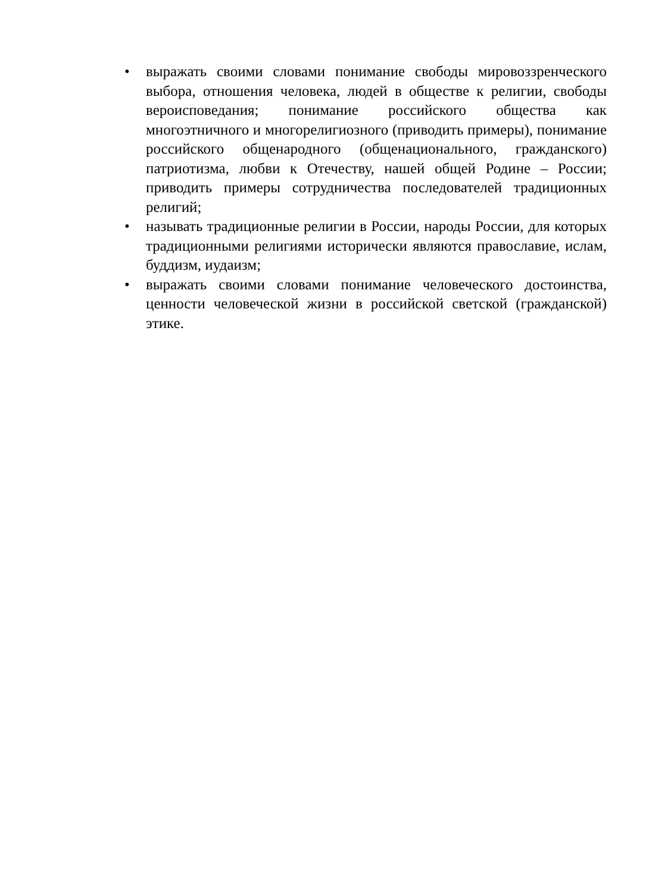• выражать своими словами понимание свободы мировоззренческого выбора, отношения человека, людей в обществе к религии, свободы вероисповедания; понимание российского общества как многоэтничного и многорелигиозного (приводить примеры), понимание российского общенародного (общенационального, гражданского) патриотизма, любви к Отечеству, нашей общей Родине – России; приводить примеры сотрудничества последователей традиционных религий;
• называть традиционные религии в России, народы России, для которых традиционными религиями исторически являются православие, ислам, буддизм, иудаизм;
• выражать своими словами понимание человеческого достоинства, ценности человеческой жизни в российской светской (гражданской) этике.